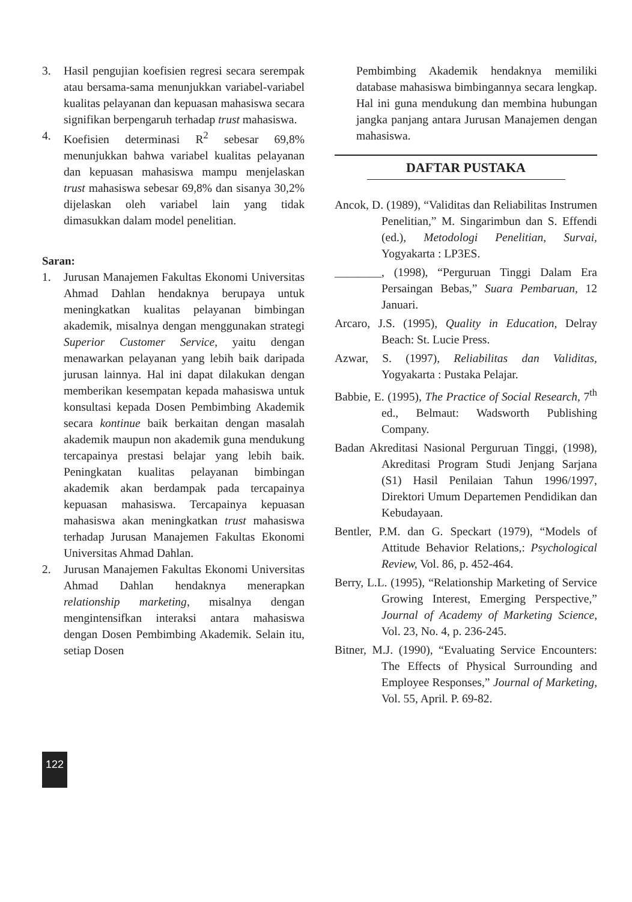3. Hasil pengujian koefisien regresi secara serempak atau bersama-sama menunjukkan variabel-variabel kualitas pelayanan dan kepuasan mahasiswa secara signifikan berpengaruh terhadap trust mahasiswa.
4. Koefisien determinasi R<sup>2</sup> sebesar 69,8% menunjukkan bahwa variabel kualitas pelayanan dan kepuasan mahasiswa mampu menjelaskan trust mahasiswa sebesar 69,8% dan sisanya 30,2% dijelaskan oleh variabel lain yang tidak dimasukkan dalam model penelitian.
Saran:
1. Jurusan Manajemen Fakultas Ekonomi Universitas Ahmad Dahlan hendaknya berupaya untuk meningkatkan kualitas pelayanan bimbingan akademik, misalnya dengan menggunakan strategi Superior Customer Service, yaitu dengan menawarkan pelayanan yang lebih baik daripada jurusan lainnya. Hal ini dapat dilakukan dengan memberikan kesempatan kepada mahasiswa untuk konsultasi kepada Dosen Pembimbing Akademik secara kontinue baik berkaitan dengan masalah akademik maupun non akademik guna mendukung tercapainya prestasi belajar yang lebih baik. Peningkatan kualitas pelayanan bimbingan akademik akan berdampak pada tercapainya kepuasan mahasiswa. Tercapainya kepuasan mahasiswa akan meningkatkan trust mahasiswa terhadap Jurusan Manajemen Fakultas Ekonomi Universitas Ahmad Dahlan.
2. Jurusan Manajemen Fakultas Ekonomi Universitas Ahmad Dahlan hendaknya menerapkan relationship marketing, misalnya dengan mengintensifkan interaksi antara mahasiswa dengan Dosen Pembimbing Akademik. Selain itu, setiap Dosen
Pembimbing Akademik hendaknya memiliki database mahasiswa bimbingannya secara lengkap. Hal ini guna mendukung dan membina hubungan jangka panjang antara Jurusan Manajemen dengan mahasiswa.
DAFTAR PUSTAKA
Ancok, D. (1989), “Validitas dan Reliabilitas Instrumen Penelitian,” M. Singarimbun dan S. Effendi (ed.), Metodologi Penelitian, Survai, Yogyakarta : LP3ES.
________, (1998), “Perguruan Tinggi Dalam Era Persaingan Bebas,” Suara Pembaruan, 12 Januari.
Arcaro, J.S. (1995), Quality in Education, Delray Beach: St. Lucie Press.
Azwar, S. (1997), Reliabilitas dan Validitas, Yogyakarta : Pustaka Pelajar.
Babbie, E. (1995), The Practice of Social Research, 7<sup>th</sup> ed., Belmaut: Wadsworth Publishing Company.
Badan Akreditasi Nasional Perguruan Tinggi, (1998), Akreditasi Program Studi Jenjang Sarjana (S1) Hasil Penilaian Tahun 1996/1997, Direktori Umum Departemen Pendidikan dan Kebudayaan.
Bentler, P.M. dan G. Speckart (1979), “Models of Attitude Behavior Relations,: Psychological Review, Vol. 86, p. 452-464.
Berry, L.L. (1995), “Relationship Marketing of Service Growing Interest, Emerging Perspective,” Journal of Academy of Marketing Science, Vol. 23, No. 4, p. 236-245.
Bitner, M.J. (1990), “Evaluating Service Encounters: The Effects of Physical Surrounding and Employee Responses,” Journal of Marketing, Vol. 55, April. P. 69-82.
122